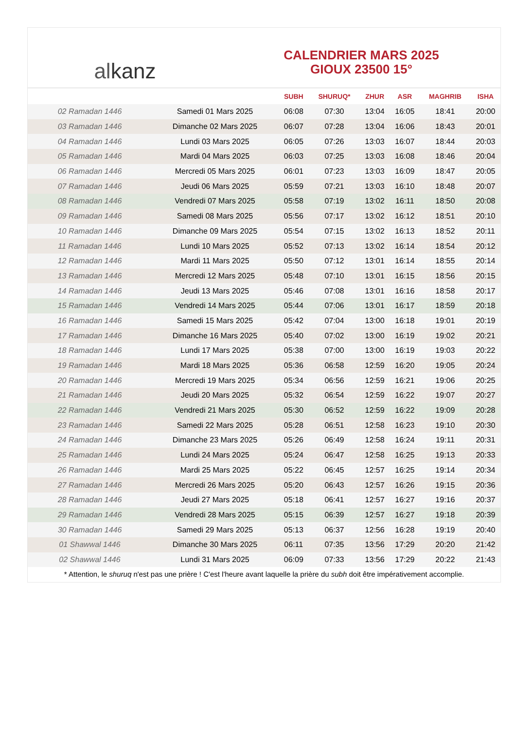alkanz
CALENDRIER MARS 2025
GIOUX 23500 15°
| | | SUBH | SHURUQ* | ZHUR | ASR | MAGHRIB | ISHA |
| --- | --- | --- | --- | --- | --- | --- | --- |
| 02 Ramadan 1446 | Samedi 01 Mars 2025 | 06:08 | 07:30 | 13:04 | 16:05 | 18:41 | 20:00 |
| 03 Ramadan 1446 | Dimanche 02 Mars 2025 | 06:07 | 07:28 | 13:04 | 16:06 | 18:43 | 20:01 |
| 04 Ramadan 1446 | Lundi 03 Mars 2025 | 06:05 | 07:26 | 13:03 | 16:07 | 18:44 | 20:03 |
| 05 Ramadan 1446 | Mardi 04 Mars 2025 | 06:03 | 07:25 | 13:03 | 16:08 | 18:46 | 20:04 |
| 06 Ramadan 1446 | Mercredi 05 Mars 2025 | 06:01 | 07:23 | 13:03 | 16:09 | 18:47 | 20:05 |
| 07 Ramadan 1446 | Jeudi 06 Mars 2025 | 05:59 | 07:21 | 13:03 | 16:10 | 18:48 | 20:07 |
| 08 Ramadan 1446 | Vendredi 07 Mars 2025 | 05:58 | 07:19 | 13:02 | 16:11 | 18:50 | 20:08 |
| 09 Ramadan 1446 | Samedi 08 Mars 2025 | 05:56 | 07:17 | 13:02 | 16:12 | 18:51 | 20:10 |
| 10 Ramadan 1446 | Dimanche 09 Mars 2025 | 05:54 | 07:15 | 13:02 | 16:13 | 18:52 | 20:11 |
| 11 Ramadan 1446 | Lundi 10 Mars 2025 | 05:52 | 07:13 | 13:02 | 16:14 | 18:54 | 20:12 |
| 12 Ramadan 1446 | Mardi 11 Mars 2025 | 05:50 | 07:12 | 13:01 | 16:14 | 18:55 | 20:14 |
| 13 Ramadan 1446 | Mercredi 12 Mars 2025 | 05:48 | 07:10 | 13:01 | 16:15 | 18:56 | 20:15 |
| 14 Ramadan 1446 | Jeudi 13 Mars 2025 | 05:46 | 07:08 | 13:01 | 16:16 | 18:58 | 20:17 |
| 15 Ramadan 1446 | Vendredi 14 Mars 2025 | 05:44 | 07:06 | 13:01 | 16:17 | 18:59 | 20:18 |
| 16 Ramadan 1446 | Samedi 15 Mars 2025 | 05:42 | 07:04 | 13:00 | 16:18 | 19:01 | 20:19 |
| 17 Ramadan 1446 | Dimanche 16 Mars 2025 | 05:40 | 07:02 | 13:00 | 16:19 | 19:02 | 20:21 |
| 18 Ramadan 1446 | Lundi 17 Mars 2025 | 05:38 | 07:00 | 13:00 | 16:19 | 19:03 | 20:22 |
| 19 Ramadan 1446 | Mardi 18 Mars 2025 | 05:36 | 06:58 | 12:59 | 16:20 | 19:05 | 20:24 |
| 20 Ramadan 1446 | Mercredi 19 Mars 2025 | 05:34 | 06:56 | 12:59 | 16:21 | 19:06 | 20:25 |
| 21 Ramadan 1446 | Jeudi 20 Mars 2025 | 05:32 | 06:54 | 12:59 | 16:22 | 19:07 | 20:27 |
| 22 Ramadan 1446 | Vendredi 21 Mars 2025 | 05:30 | 06:52 | 12:59 | 16:22 | 19:09 | 20:28 |
| 23 Ramadan 1446 | Samedi 22 Mars 2025 | 05:28 | 06:51 | 12:58 | 16:23 | 19:10 | 20:30 |
| 24 Ramadan 1446 | Dimanche 23 Mars 2025 | 05:26 | 06:49 | 12:58 | 16:24 | 19:11 | 20:31 |
| 25 Ramadan 1446 | Lundi 24 Mars 2025 | 05:24 | 06:47 | 12:58 | 16:25 | 19:13 | 20:33 |
| 26 Ramadan 1446 | Mardi 25 Mars 2025 | 05:22 | 06:45 | 12:57 | 16:25 | 19:14 | 20:34 |
| 27 Ramadan 1446 | Mercredi 26 Mars 2025 | 05:20 | 06:43 | 12:57 | 16:26 | 19:15 | 20:36 |
| 28 Ramadan 1446 | Jeudi 27 Mars 2025 | 05:18 | 06:41 | 12:57 | 16:27 | 19:16 | 20:37 |
| 29 Ramadan 1446 | Vendredi 28 Mars 2025 | 05:15 | 06:39 | 12:57 | 16:27 | 19:18 | 20:39 |
| 30 Ramadan 1446 | Samedi 29 Mars 2025 | 05:13 | 06:37 | 12:56 | 16:28 | 19:19 | 20:40 |
| 01 Shawwal 1446 | Dimanche 30 Mars 2025 | 06:11 | 07:35 | 13:56 | 17:29 | 20:20 | 21:42 |
| 02 Shawwal 1446 | Lundi 31 Mars 2025 | 06:09 | 07:33 | 13:56 | 17:29 | 20:22 | 21:43 |
* Attention, le shuruq n'est pas une prière ! C'est l'heure avant laquelle la prière du subh doit être impérativement accomplie.